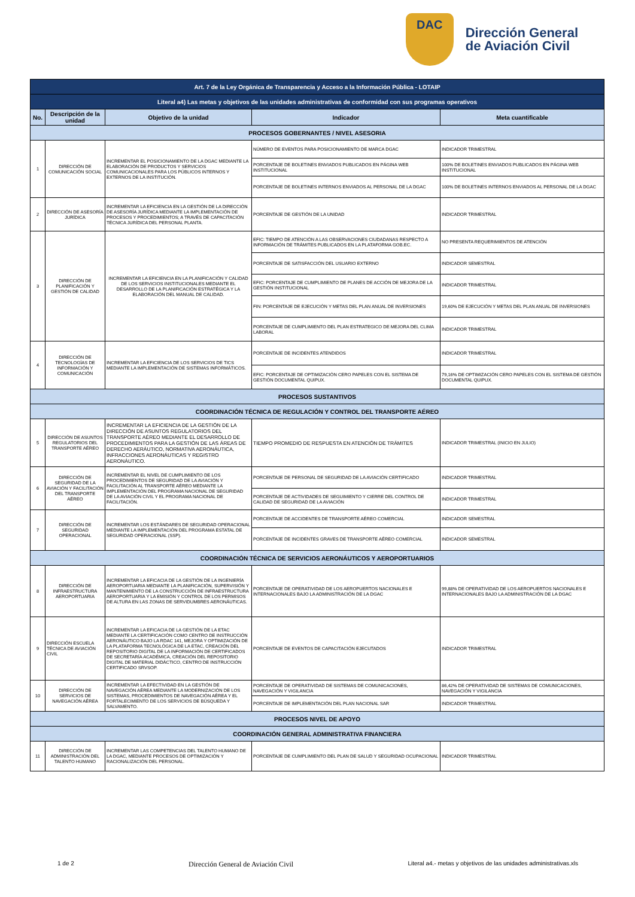DAC
Dirección General
de Aviación Civil
| Art. 7 de la Ley Orgánica de Transparencia y Acceso a la Información Pública - LOTAIP | | | | |
| Literal a4) Las metas y objetivos de las unidades administrativas de conformidad con sus programas operativos | | | | |
| No. | Descripción de la unidad | Objetivo de la unidad | Indicador | Meta cuantificable |
| PROCESOS GOBERNANTES / NIVEL ASESORIA | | | | |
| 1 | DIRECCIÓN DE COMUNICACIÓN SOCIAL | INCREMENTAR EL POSICIONAMIENTO DE LA DGAC MEDIANTE LA ELABORACIÓN DE PRODUCTOS Y SERVICIOS COMUNICACIONALES PARA LOS PÚBLICOS INTERNOS Y EXTERNOS DE LA INSTITUCIÓN. | NÚMERO DE EVENTOS PARA POSICIONAMIENTO DE MARCA DGAC | INDICADOR TRIMESTRAL |
| | | | PORCENTAJE DE BOLETINES ENVIADOS PUBLICADOS EN PÁGINA WEB INSTITUCIONAL | 100% DE BOLETINES ENVIADOS PUBLICADOS EN PÁGINA WEB INSTITUCIONAL |
| | | | PORCENTAJE DE BOLETINES INTERNOS ENVIADOS AL PERSONAL DE LA DGAC | 100% DE BOLETINES INTERNOS ENVIADOS AL PERSONAL DE LA DGAC |
| 2 | DIRECCIÓN DE ASESORÍA JURÍDICA | INCREMENTAR LA EFICIENCIA EN LA GESTIÓN DE LA DIRECCIÓN DE ASESORÍA JURÍDICA MEDIANTE LA IMPLEMENTACIÓN DE PROCESOS Y PROCEDIMIENTOS; A TRAVÉS DE CAPACITACIÓN TÉCNICA JURÍDICA DEL PERSONAL PLANTA. | PORCENTAJE DE GESTIÓN DE LA UNIDAD | INDICADOR TRIMESTRAL |
| 3 | DIRECCIÓN DE PLANIFICACIÓN Y GESTIÓN DE CALIDAD | INCREMENTAR LA EFICIENCIA EN LA PLANIFICACIÓN Y CALIDAD DE LOS SERVICIOS INSTITUCIONALES MEDIANTE EL DESARROLLO DE LA PLANIFICACIÓN ESTRATÉGICA Y LA ELABORACIÓN DEL MANUAL DE CALIDAD. | EFIC: TIEMPO DE ATENCIÓN A LAS OBSERVACIONES CIUDADANAS RESPECTO A INFORMACIÓN DE TRÁMITES PUBLICADOS EN LA PLATAFORMA GOB.EC. | NO PRESENTA REQUERIMIENTOS DE ATENCIÓN |
| | | | PORCENTAJE DE SATISFACCIÓN DEL USUARIO EXTERNO | INDICADOR SEMESTRAL |
| | | | EFIC: PORCENTAJE DE CUMPLIMIENTO DE PLANES DE ACCIÓN DE MEJORA DE LA GESTIÓN INSTITUCIONAL | INDICADOR TRIMESTRAL |
| | | | FIN: PORCENTAJE DE EJECUCIÓN Y METAS DEL PLAN ANUAL DE INVERSIONES | 19,60% DE EJECUCIÓN Y METAS DEL PLAN ANUAL DE INVERSIONES |
| | | | PORCENTAJE DE CUMPLIMIENTO DEL PLAN ESTRATEGICO DE MEJORA DEL CLIMA LABORAL | INDICADOR TRIMESTRAL |
| 4 | DIRECCIÓN DE TECNOLOGÍAS DE INFORMACIÓN Y COMUNICACIÓN | INCREMENTAR LA EFICIENCIA DE LOS SERVICIOS DE TICS MEDIANTE LA IMPLEMENTACIÓN DE SISTEMAS INFORMÁTICOS. | PORCENTAJE DE INCIDENTES ATENDIDOS | INDICADOR TRIMESTRAL |
| | | | EFIC: PORCENTAJE DE OPTIMIZACIÓN CERO PAPELES CON EL SISTEMA DE GESTIÓN DOCUMENTAL QUIPUX. | 79,16% DE OPTIMIZACIÓN CERO PAPELES CON EL SISTEMA DE GESTIÓN DOCUMENTAL QUIPUX. |
| PROCESOS SUSTANTIVOS | | | | |
| COORDINACIÓN TÉCNICA DE REGULACIÓN Y CONTROL DEL TRANSPORTE AÉREO | | | | |
| 5 | DIRECCIÓN DE ASUNTOS REGULATORIOS DEL TRANSPORTE AÉREO | INCREMENTAR LA EFICIENCIA DE LA GESTIÓN DE LA DIRECCIÓN DE ASUNTOS REGULATORIOS DEL TRANSPORTE AÉREO MEDIANTE EL DESARROLLO DE PROCEDIMIENTOS PARA LA GESTIÓN DE LAS ÁREAS DE DERECHO AERÁUTICO, NORMATIVA AERONÁUTICA, INFRACCIONES AERONÁUTICAS Y REGISTRO AERONÁUTICO. | TIEMPO PROMEDIO DE RESPUESTA EN ATENCIÓN DE TRÁMITES | INDICADOR TRIMESTRAL (INICIO EN JULIO) |
| 6 | DIRECCIÓN DE SEGURIDAD DE LA AVIACIÓN Y FACILITACIÓN DEL TRANSPORTE AÉREO | INCREMENTAR EL NIVEL DE CUMPLIMIENTO DE LOS PROCEDIMIENTOS DE SEGURIDAD DE LA AVIACIÓN Y FACILITACIÓN AL TRANSPORTE AÉREO MEDIANTE LA IMPLEMENTACIÓN DEL PROGRAMA NACIONAL DE SEGURIDAD DE LA AVIACIÓN CIVIL Y EL PROGRAMA NACIONAL DE FACILITACIÓN. | PORCENTAJE DE PERSONAL DE SEGURIDAD DE LA AVIACIÓN CERTIFICADO | INDICADOR TRIMESTRAL |
| | | | PORCENTAJE DE ACTIVIDADES DE SEGUIMIENTO Y CIERRE DEL CONTROL DE CALIDAD DE SEGURIDAD DE LA AVIACIÓN | INDICADOR TRIMESTRAL |
| 7 | DIRECCIÓN DE SEGURIDAD OPERACIONAL | INCREMENTAR LOS ESTÁNDARES DE SEGURIDAD OPERACIONAL MEDIANTE LA IMPLEMENTACIÓN DEL PROGRAMA ESTATAL DE SEGURIDAD OPERACIONAL (SSP). | PORCENTAJE DE ACCIDENTES DE TRANSPORTE AÉREO COMERCIAL | INDICADOR SEMESTRAL |
| | | | PORCENTAJE DE INCIDENTES GRAVES DE TRANSPORTE AÉREO COMERCIAL | INDICADOR SEMESTRAL |
| COORDINACIÓN TÉCNICA DE SERVICIOS AERONÁUTICOS Y AEROPORTUARIOS | | | | |
| 8 | DIRECCIÓN DE INFRAESTRUCTURA AEROPORTUARIA | INCREMENTAR LA EFICACIA DE LA GESTIÓN DE LA INGENIERÍA AEROPORTUARIA MEDIANTE LA PLANIFICACIÓN, SUPERVISIÓN Y MANTENIMIENTO DE LA CONSTRUCCIÓN DE INFRAESTRUCTURA AEROPORTUARIA Y LA EMISIÓN Y CONTROL DE LOS PERMISOS DE ALTURA EN LAS ZONAS DE SERVIDUMBRES AERONÁUTICAS. | PORCENTAJE DE OPERATIVIDAD DE LOS AEROPUERTOS NACIONALES E INTERNACIONALES BAJO LA ADMINISTRACIÓN DE LA DGAC | 99,88% DE OPERATIVIDAD DE LOS AEROPUERTOS NACIONALES E INTERNACIONALES BAJO LA ADMINISTRACIÓN DE LA DGAC |
| 9 | DIRECCIÓN ESCUELA TÉCNICA DE AVIACIÓN CIVIL | INCREMENTAR LA EFICACIA DE LA GESTIÓN DE LA ETAC MEDIANTE LA CERTIFICACIÓN COMO CENTRO DE INSTRUCCIÓN AERONÁUTICO BAJO LA RDAC 141, MEJORA Y OPTIMIZACIÓN DE LA PLATAFORMA TECNOLÓGICA DE LA ETAC, CREACIÓN DEL REPOSITORIO DIGITAL DE LA INFORMACIÓN DE CERTIFICADOS DE SECRETARÍA ACADÉMICA, CREACIÓN DEL REPOSITORIO DIGITAL DE MATERIAL DIDÁCTICO, CENTRO DE INSTRUCCIÓN CERTIFICADO SRVSOP. | PORCENTAJE DE EVENTOS DE CAPACITACIÓN EJECUTADOS | INDICADOR TRIMESTRAL |
| 10 | DIRECCIÓN DE SERVICIOS DE NAVEGACIÓN AÉREA | INCREMENTAR LA EFECTIVIDAD EN LA GESTIÓN DE NAVEGACIÓN AÉREA MEDIANTE LA MODERNIZACIÓN DE LOS SISTEMAS, PROCEDIMIENTOS DE NAVEGACIÓN AÉREA Y EL FORTALECIMIENTO DE LOS SERVICIOS DE BÚSQUEDA Y SALVAMENTO. | PORCENTAJE DE OPERATIVIDAD DE SISTEMAS DE COMUNICACIONES, NAVEGACIÓN Y VIGILANCIA | 86,42% DE OPERATIVIDAD DE SISTEMAS DE COMUNICACIONES, NAVEGACIÓN Y VIGILANCIA |
| | | | PORCENTAJE DE IMPLEMENTACIÓN DEL PLAN NACIONAL SAR | INDICADOR TRIMESTRAL |
| PROCESOS NIVEL DE APOYO | | | | |
| COORDINACIÓN GENERAL ADMINISTRATIVA FINANCIERA | | | | |
| 11 | DIRECCIÓN DE ADMINISTRACIÓN DEL TALENTO HUMANO | INCREMENTAR LAS COMPETENCIAS DEL TALENTO HUMANO DE LA DGAC, MEDIANTE PROCESOS DE OPTIMIZACIÓN Y RACIONALIZACIÓN DEL PERSONAL. | PORCENTAJE DE CUMPLIMIENTO DEL PLAN DE SALUD Y SEGURIDAD OCUPACIONAL | INDICADOR TRIMESTRAL |
1 de 2 Dirección General de Aviación Civil Literal a4.- metas y objetivos de las unidades administrativas.xls